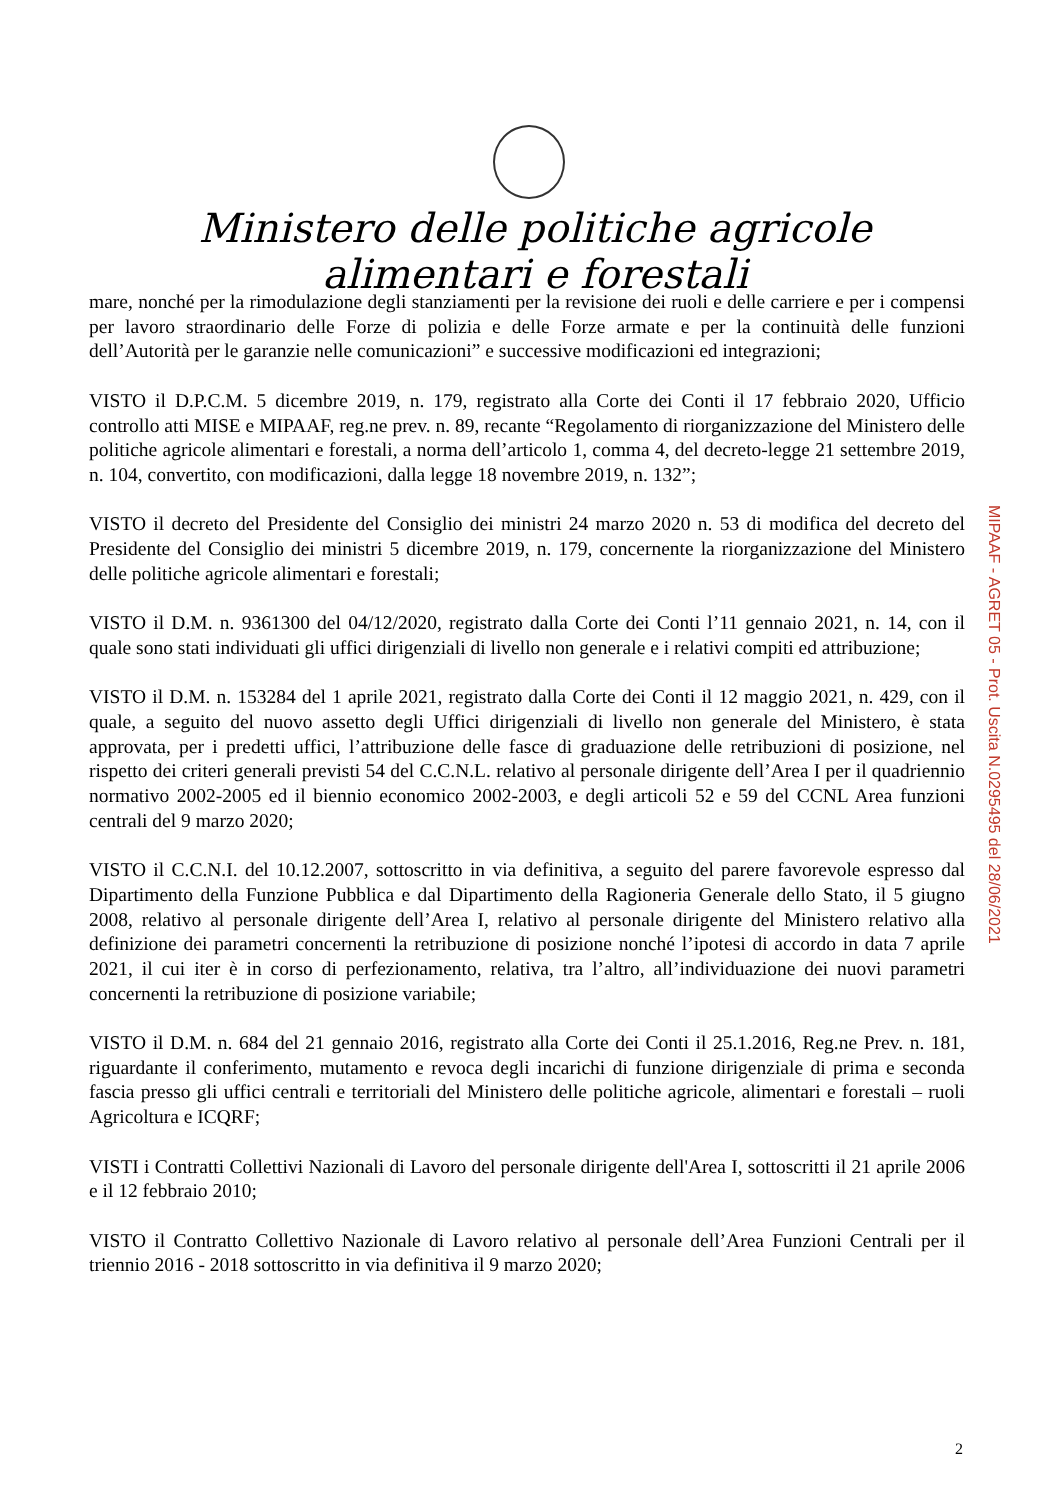Ministero delle politiche agricole alimentari e forestali
mare, nonché per la rimodulazione degli stanziamenti per la revisione dei ruoli e delle carriere e per i compensi per lavoro straordinario delle Forze di polizia e delle Forze armate e per la continuità delle funzioni dell’Autorità per le garanzie nelle comunicazioni” e successive modificazioni ed integrazioni;
VISTO il D.P.C.M. 5 dicembre 2019, n. 179, registrato alla Corte dei Conti il 17 febbraio 2020, Ufficio controllo atti MISE e MIPAAF, reg.ne prev. n. 89, recante “Regolamento di riorganizzazione del Ministero delle politiche agricole alimentari e forestali, a norma dell’articolo 1, comma 4, del decreto-legge 21 settembre 2019, n. 104, convertito, con modificazioni, dalla legge 18 novembre 2019, n. 132”;
VISTO il decreto del Presidente del Consiglio dei ministri 24 marzo 2020 n. 53 di modifica del decreto del Presidente del Consiglio dei ministri 5 dicembre 2019, n. 179, concernente la riorganizzazione del Ministero delle politiche agricole alimentari e forestali;
VISTO il D.M. n. 9361300 del 04/12/2020, registrato dalla Corte dei Conti l’11 gennaio 2021, n. 14, con il quale sono stati individuati gli uffici dirigenziali di livello non generale e i relativi compiti ed attribuzione;
VISTO il D.M. n. 153284 del 1 aprile 2021, registrato dalla Corte dei Conti il 12 maggio 2021, n. 429, con il quale, a seguito del nuovo assetto degli Uffici dirigenziali di livello non generale del Ministero, è stata approvata, per i predetti uffici, l’attribuzione delle fasce di graduazione delle retribuzioni di posizione, nel rispetto dei criteri generali previsti 54 del C.C.N.L. relativo al personale dirigente dell’Area I per il quadriennio normativo 2002-2005 ed il biennio economico 2002-2003, e degli articoli 52 e 59 del CCNL Area funzioni centrali del 9 marzo 2020;
VISTO il C.C.N.I. del 10.12.2007, sottoscritto in via definitiva, a seguito del parere favorevole espresso dal Dipartimento della Funzione Pubblica e dal Dipartimento della Ragioneria Generale dello Stato, il 5 giugno 2008, relativo al personale dirigente dell’Area I, relativo al personale dirigente del Ministero relativo alla definizione dei parametri concernenti la retribuzione di posizione nonché l’ipotesi di accordo in data 7 aprile 2021, il cui iter è in corso di perfezionamento, relativa, tra l’altro, all’individuazione dei nuovi parametri concernenti la retribuzione di posizione variabile;
VISTO il D.M. n. 684 del 21 gennaio 2016, registrato alla Corte dei Conti il 25.1.2016, Reg.ne Prev. n. 181, riguardante il conferimento, mutamento e revoca degli incarichi di funzione dirigenziale di prima e seconda fascia presso gli uffici centrali e territoriali del Ministero delle politiche agricole, alimentari e forestali – ruoli Agricoltura e ICQRF;
VISTI i Contratti Collettivi Nazionali di Lavoro del personale dirigente dell'Area I, sottoscritti il 21 aprile 2006 e il 12 febbraio 2010;
VISTO il Contratto Collettivo Nazionale di Lavoro relativo al personale dell’Area Funzioni Centrali per il triennio 2016 - 2018 sottoscritto in via definitiva il 9 marzo 2020;
MIPAAF - AGRET 05 - Prot. Uscita N.0295495 del 28/06/2021
2